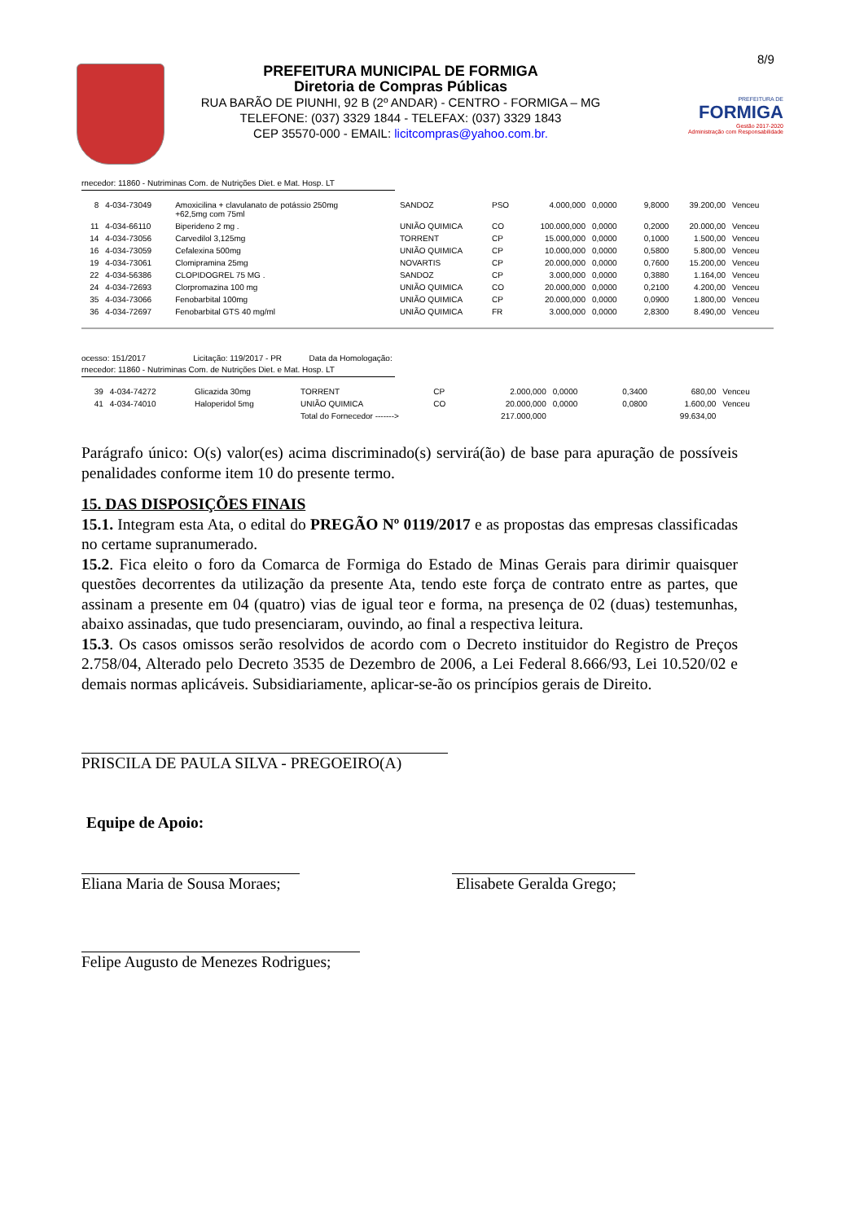8/9
PREFEITURA MUNICIPAL DE FORMIGA
Diretoria de Compras Públicas
RUA BARÃO DE PIUNHI, 92 B (2º ANDAR) - CENTRO - FORMIGA – MG
TELEFONE: (037) 3329 1844 - TELEFAX: (037) 3329 1843
CEP 35570-000 - EMAIL: licitcompras@yahoo.com.br.
PREFEITURA DE
FORMIGA
Gestão 2017-2020
Administração com Responsabilidade
rnecedor: 11860 - Nutriminas Com. de Nutrições Diet. e Mat. Hosp. LT
| 8 | 4-034-73049 | Amoxicilina + clavulanato de potássio 250mg +62,5mg com 75ml | SANDOZ | PSO | 4.000,000 | 0,0000 | 9,8000 | 39.200,00 | Venceu |
| 11 | 4-034-66110 | Biperideno 2 mg . | UNIÃO QUIMICA | CO | 100.000,000 | 0,0000 | 0,2000 | 20.000,00 | Venceu |
| 14 | 4-034-73056 | Carvedilol 3,125mg | TORRENT | CP | 15.000,000 | 0,0000 | 0,1000 | 1.500,00 | Venceu |
| 16 | 4-034-73059 | Cefalexina 500mg | UNIÃO QUIMICA | CP | 10.000,000 | 0,0000 | 0,5800 | 5.800,00 | Venceu |
| 19 | 4-034-73061 | Clomipramina 25mg | NOVARTIS | CP | 20.000,000 | 0,0000 | 0,7600 | 15.200,00 | Venceu |
| 22 | 4-034-56386 | CLOPIDOGREL 75 MG . | SANDOZ | CP | 3.000,000 | 0,0000 | 0,3880 | 1.164,00 | Venceu |
| 24 | 4-034-72693 | Clorpromazina 100 mg | UNIÃO QUIMICA | CO | 20.000,000 | 0,0000 | 0,2100 | 4.200,00 | Venceu |
| 35 | 4-034-73066 | Fenobarbital 100mg | UNIÃO QUIMICA | CP | 20.000,000 | 0,0000 | 0,0900 | 1.800,00 | Venceu |
| 36 | 4-034-72697 | Fenobarbital GTS 40 mg/ml | UNIÃO QUIMICA | FR | 3.000,000 | 0,0000 | 2,8300 | 8.490,00 | Venceu |
ocesso: 151/2017 Licitação: 119/2017 - PR Data da Homologação:
rnecedor: 11860 - Nutriminas Com. de Nutrições Diet. e Mat. Hosp. LT
| 39 | 4-034-74272 | Glicazida 30mg | TORRENT | CP | 2.000,000 | 0,0000 | 0,3400 | 680,00 | Venceu |
| 41 | 4-034-74010 | Haloperidol 5mg | UNIÃO QUIMICA | CO | 20.000,000 | 0,0000 | 0,0800 | 1.600,00 | Venceu |
| | | | Total do Fornecedor -------> | | 217.000,000 | | | 99.634,00 | |
Parágrafo único: O(s) valor(es) acima discriminado(s) servirá(ão) de base para apuração de possíveis penalidades conforme item 10 do presente termo.
15. DAS DISPOSIÇÕES FINAIS
15.1. Integram esta Ata, o edital do PREGÃO Nº 0119/2017 e as propostas das empresas classificadas no certame supranumerado.
15.2. Fica eleito o foro da Comarca de Formiga do Estado de Minas Gerais para dirimir quaisquer questões decorrentes da utilização da presente Ata, tendo este força de contrato entre as partes, que assinam a presente em 04 (quatro) vias de igual teor e forma, na presença de 02 (duas) testemunhas, abaixo assinadas, que tudo presenciaram, ouvindo, ao final a respectiva leitura.
15.3. Os casos omissos serão resolvidos de acordo com o Decreto instituidor do Registro de Preços 2.758/04, Alterado pelo Decreto 3535 de Dezembro de 2006, a Lei Federal 8.666/93, Lei 10.520/02 e demais normas aplicáveis. Subsidiariamente, aplicar-se-ão os princípios gerais de Direito.
PRISCILA DE PAULA SILVA - PREGOEIRO(A)
Equipe de Apoio:
Eliana Maria de Sousa Moraes; Elisabete Geralda Grego;
Felipe Augusto de Menezes Rodrigues;